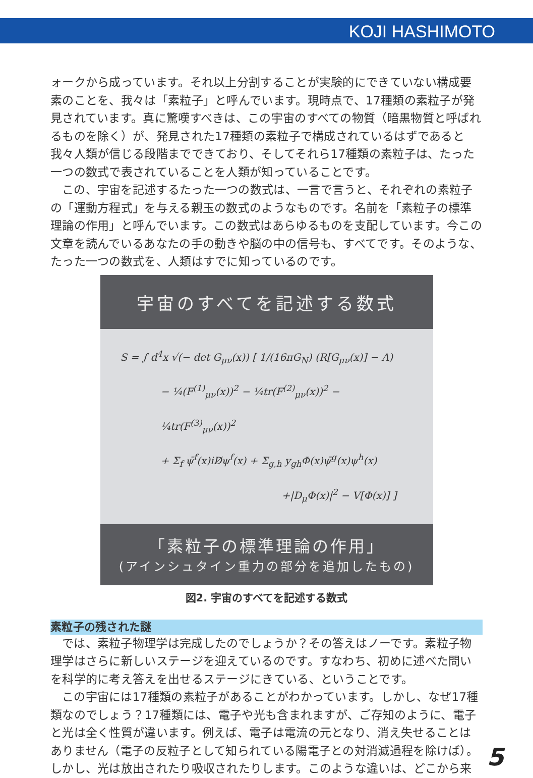KOJI HASHIMOTO
ォークから成っています。それ以上分割することが実験的にできていない構成要素のことを、我々は「素粒子」と呼んでいます。現時点で、17種類の素粒子が発見されています。真に驚嘆すべきは、この宇宙のすべての物質（暗黒物質と呼ばれるものを除く）が、発見された17種類の素粒子で構成されているはずであると我々人類が信じる段階までできており、そしてそれら17種類の素粒子は、たった一つの数式で表されていることを人類が知っていることです。
この、宇宙を記述するたった一つの数式は、一言で言うと、それぞれの素粒子の「運動方程式」を与える親玉の数式のようなものです。名前を「素粒子の標準理論の作用」と呼んでいます。この数式はあらゆるものを支配しています。今この文章を読んでいるあなたの手の動きや脳の中の信号も、すべてです。そのような、たった一つの数式を、人類はすでに知っているのです。
宇宙のすべてを記述する数式
S = ∫ d<sup>4</sup>x √(− det G<sub>μν</sub>(x)) [ 1/(16πG<sub>N</sub>) (R[G<sub>μν</sub>(x)] − Λ)
− ¼(F<sup>(1)</sup><sub>μν</sub>(x))<sup>2</sup> − ¼tr(F<sup>(2)</sup><sub>μν</sub>(x))<sup>2</sup> − ¼tr(F<sup>(3)</sup><sub>μν</sub>(x))<sup>2</sup>
+ Σ<sub>f</sub> ψ̄<sup>f</sup>(x)iD̸ψ<sup>f</sup>(x) + Σ<sub>g,h</sub> y<sub>gh</sub>Φ(x)ψ̄<sup>g</sup>(x)ψ<sup>h</sup>(x)
+|D<sub>μ</sub>Φ(x)|<sup>2</sup> − V[Φ(x)] ]
「素粒子の標準理論の作用」
(アインシュタイン重力の部分を追加したもの)
図2. 宇宙のすべてを記述する数式
素粒子の残された謎
では、素粒子物理学は完成したのでしょうか？その答えはノーです。素粒子物理学はさらに新しいステージを迎えているのです。すなわち、初めに述べた問いを科学的に考え答えを出せるステージにきている、ということです。
この宇宙には17種類の素粒子があることがわかっています。しかし、なぜ17種類なのでしょう？17種類には、電子や光も含まれますが、ご存知のように、電子と光は全く性質が違います。例えば、電子は電流の元となり、消え失せることはありません（電子の反粒子として知られている陽電子との対消滅過程を除けば）。しかし、光は放出されたり吸収されたりします。このような違いは、どこから来
5